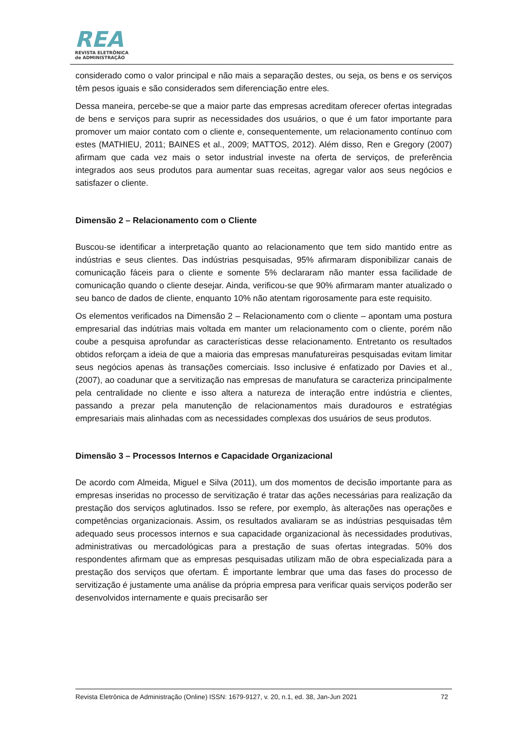REA
REVISTA ELETRÔNICA
de ADMINISTRAÇÃO
considerado como o valor principal e não mais a separação destes, ou seja, os bens e os serviços têm pesos iguais e são considerados sem diferenciação entre eles.
Dessa maneira, percebe-se que a maior parte das empresas acreditam oferecer ofertas integradas de bens e serviços para suprir as necessidades dos usuários, o que é um fator importante para promover um maior contato com o cliente e, consequentemente, um relacionamento contínuo com estes (MATHIEU, 2011; BAINES et al., 2009; MATTOS, 2012). Além disso, Ren e Gregory (2007) afirmam que cada vez mais o setor industrial investe na oferta de serviços, de preferência integrados aos seus produtos para aumentar suas receitas, agregar valor aos seus negócios e satisfazer o cliente.
Dimensão 2 – Relacionamento com o Cliente
Buscou-se identificar a interpretação quanto ao relacionamento que tem sido mantido entre as indústrias e seus clientes. Das indústrias pesquisadas, 95% afirmaram disponibilizar canais de comunicação fáceis para o cliente e somente 5% declararam não manter essa facilidade de comunicação quando o cliente desejar. Ainda, verificou-se que 90% afirmaram manter atualizado o seu banco de dados de cliente, enquanto 10% não atentam rigorosamente para este requisito.
Os elementos verificados na Dimensão 2 – Relacionamento com o cliente – apontam uma postura empresarial das indútrias mais voltada em manter um relacionamento com o cliente, porém não coube a pesquisa aprofundar as características desse relacionamento. Entretanto os resultados obtidos reforçam a ideia de que a maioria das empresas manufatureiras pesquisadas evitam limitar seus negócios apenas às transações comerciais. Isso inclusive é enfatizado por Davies et al., (2007), ao coadunar que a servitização nas empresas de manufatura se caracteriza principalmente pela centralidade no cliente e isso altera a natureza de interação entre indústria e clientes, passando a prezar pela manutenção de relacionamentos mais duradouros e estratégias empresariais mais alinhadas com as necessidades complexas dos usuários de seus produtos.
Dimensão 3 – Processos Internos e Capacidade Organizacional
De acordo com Almeida, Miguel e Silva (2011), um dos momentos de decisão importante para as empresas inseridas no processo de servitização é tratar das ações necessárias para realização da prestação dos serviços aglutinados. Isso se refere, por exemplo, às alterações nas operações e competências organizacionais. Assim, os resultados avaliaram se as indústrias pesquisadas têm adequado seus processos internos e sua capacidade organizacional às necessidades produtivas, administrativas ou mercadológicas para a prestação de suas ofertas integradas. 50% dos respondentes afirmam que as empresas pesquisadas utilizam mão de obra especializada para a prestação dos serviços que ofertam. É importante lembrar que uma das fases do processo de servitização é justamente uma análise da própria empresa para verificar quais serviços poderão ser desenvolvidos internamente e quais precisarão ser
Revista Eletrônica de Administração (Online) ISSN: 1679-9127, v. 20, n.1, ed. 38, Jan-Jun 2021 72